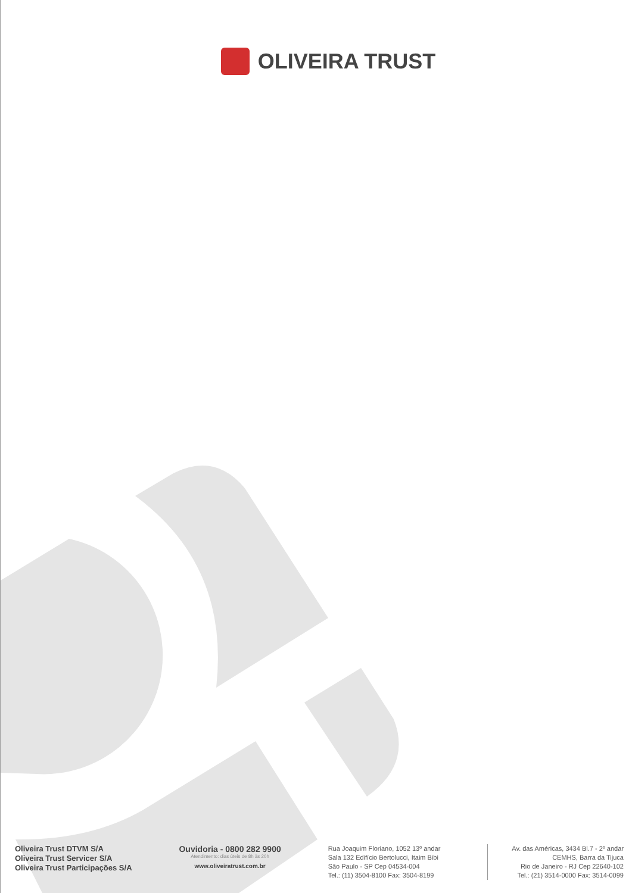OLIVEIRA TRUST
Oliveira Trust DTVM S/A
Oliveira Trust Servicer S/A
Oliveira Trust Participações S/A
Ouvidoria - 0800 282 9900
Atendimento: dias úteis de 8h às 20h
www.oliveiratrust.com.br
Rua Joaquim Floriano, 1052 13º andar
Sala 132 Edifício Bertolucci, Itaim Bibi
São Paulo - SP Cep 04534-004
Tel.: (11) 3504-8100 Fax: 3504-8199
Av. das Américas, 3434 Bl.7 - 2º andar
CEMHS, Barra da Tijuca
Rio de Janeiro - RJ Cep 22640-102
Tel.: (21) 3514-0000 Fax: 3514-0099